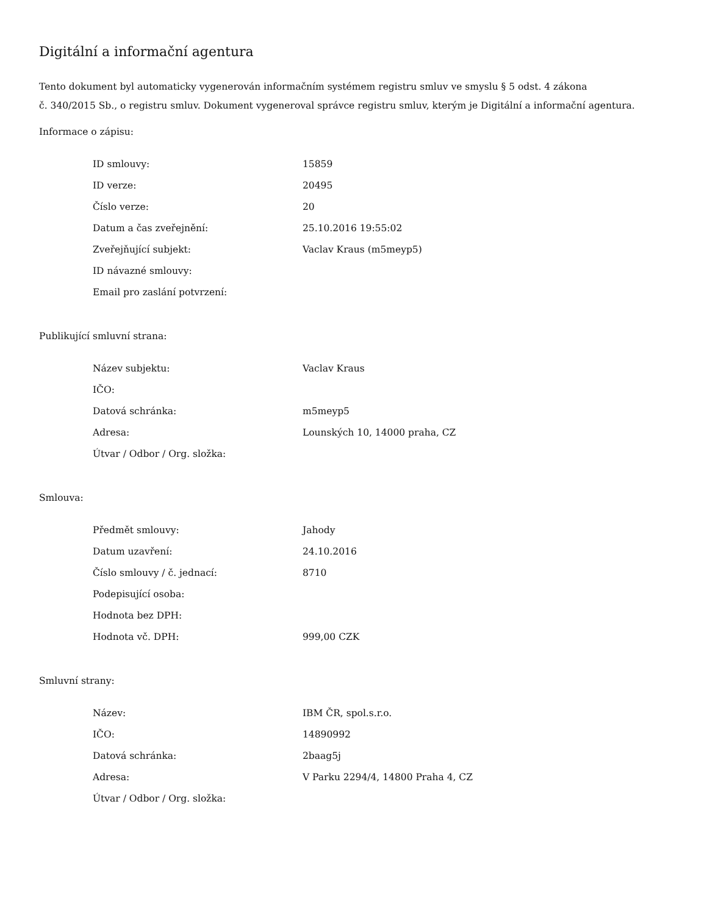Digitální a informační agentura
Tento dokument byl automaticky vygenerován informačním systémem registru smluv ve smyslu § 5 odst. 4 zákona
č. 340/2015 Sb., o registru smluv. Dokument vygeneroval správce registru smluv, kterým je Digitální a informační agentura.
Informace o zápisu:
| ID smlouvy: | 15859 |
| ID verze: | 20495 |
| Číslo verze: | 20 |
| Datum a čas zveřejnění: | 25.10.2016 19:55:02 |
| Zveřejňující subjekt: | Vaclav Kraus (m5meyp5) |
| ID návazné smlouvy: | |
| Email pro zaslání potvrzení: | |
Publikující smluvní strana:
| Název subjektu: | Vaclav Kraus |
| IČO: | |
| Datová schránka: | m5meyp5 |
| Adresa: | Lounských 10, 14000 praha, CZ |
| Útvar / Odbor / Org. složka: | |
Smlouva:
| Předmět smlouvy: | Jahody |
| Datum uzavření: | 24.10.2016 |
| Číslo smlouvy / č. jednací: | 8710 |
| Podepisující osoba: | |
| Hodnota bez DPH: | |
| Hodnota vč. DPH: | 999,00 CZK |
Smluvní strany:
| Název: | IBM ČR, spol.s.r.o. |
| IČO: | 14890992 |
| Datová schránka: | 2baag5j |
| Adresa: | V Parku 2294/4, 14800 Praha 4, CZ |
| Útvar / Odbor / Org. složka: | |